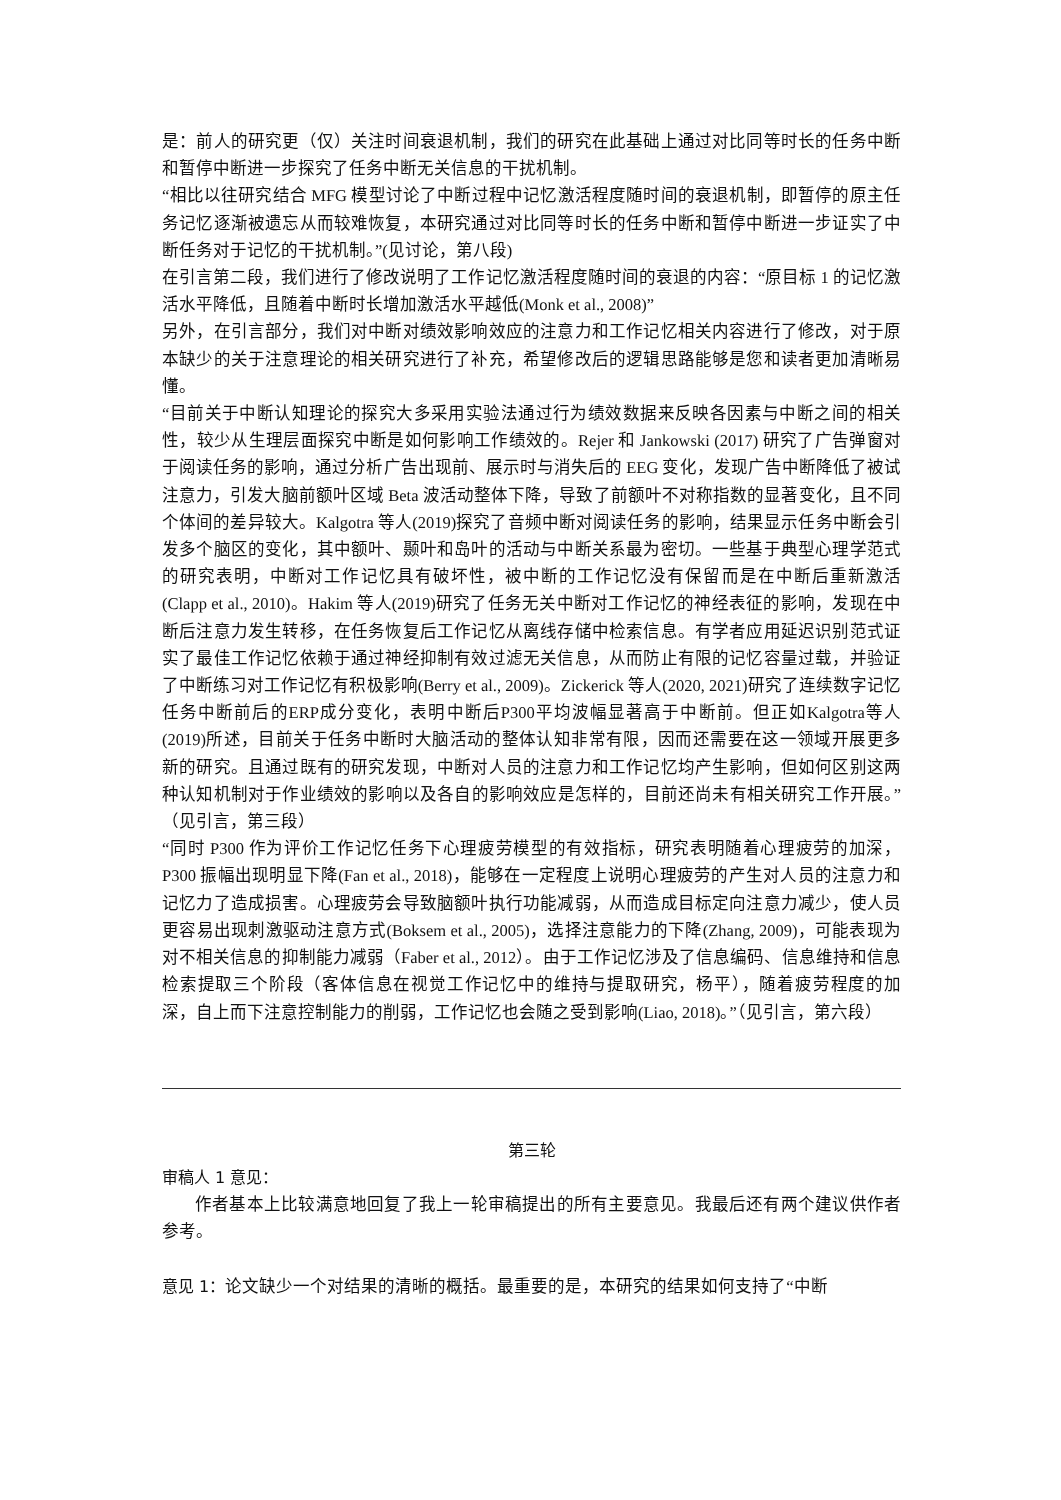是：前人的研究更（仅）关注时间衰退机制，我们的研究在此基础上通过对比同等时长的任务中断和暂停中断进一步探究了任务中断无关信息的干扰机制。
“相比以往研究结合 MFG 模型讨论了中断过程中记忆激活程度随时间的衰退机制，即暂停的原主任务记忆逐渐被遗忘从而较难恢复，本研究通过对比同等时长的任务中断和暂停中断进一步证实了中断任务对于记忆的干扰机制。”(见讨论，第八段)
在引言第二段，我们进行了修改说明了工作记忆激活程度随时间的衰退的内容：“原目标 1 的记忆激活水平降低，且随着中断时长增加激活水平越低(Monk et al., 2008)”
另外，在引言部分，我们对中断对绩效影响效应的注意力和工作记忆相关内容进行了修改，对于原本缺少的关于注意理论的相关研究进行了补充，希望修改后的逻辑思路能够是您和读者更加清晰易懂。
“目前关于中断认知理论的探究大多采用实验法通过行为绩效数据来反映各因素与中断之间的相关性，较少从生理层面探究中断是如何影响工作绩效的。Rejer 和 Jankowski (2017) 研究了广告弹窗对于阅读任务的影响，通过分析广告出现前、展示时与消失后的 EEG 变化，发现广告中断降低了被试注意力，引发大脑前额叶区域 Beta 波活动整体下降，导致了前额叶不对称指数的显著变化，且不同个体间的差异较大。Kalgotra 等人(2019)探究了音频中断对阅读任务的影响，结果显示任务中断会引发多个脑区的变化，其中额叶、颞叶和岛叶的活动与中断关系最为密切。一些基于典型心理学范式的研究表明，中断对工作记忆具有破坏性，被中断的工作记忆没有保留而是在中断后重新激活(Clapp et al., 2010)。Hakim 等人(2019)研究了任务无关中断对工作记忆的神经表征的影响，发现在中断后注意力发生转移，在任务恢复后工作记忆从离线存储中检索信息。有学者应用延迟识别范式证实了最佳工作记忆依赖于通过神经抑制有效过滤无关信息，从而防止有限的记忆容量过载，并验证了中断练习对工作记忆有积极影响(Berry et al., 2009)。Zickerick 等人(2020, 2021)研究了连续数字记忆任务中断前后的ERP成分变化，表明中断后P300平均波幅显著高于中断前。但正如Kalgotra等人(2019)所述，目前关于任务中断时大脑活动的整体认知非常有限，因而还需要在这一领域开展更多新的研究。且通过既有的研究发现，中断对人员的注意力和工作记忆均产生影响，但如何区别这两种认知机制对于作业绩效的影响以及各自的影响效应是怎样的，目前还尚未有相关研究工作开展。”（见引言，第三段）
“同时 P300 作为评价工作记忆任务下心理疲劳模型的有效指标，研究表明随着心理疲劳的加深，P300 振幅出现明显下降(Fan et al., 2018)，能够在一定程度上说明心理疲劳的产生对人员的注意力和记忆力了造成损害。心理疲劳会导致脑额叶执行功能减弱，从而造成目标定向注意力减少，使人员更容易出现刺激驱动注意方式(Boksem et al., 2005)，选择注意能力的下降(Zhang, 2009)，可能表现为对不相关信息的抑制能力减弱（Faber et al., 2012）。由于工作记忆涉及了信息编码、信息维持和信息检索提取三个阶段（客体信息在视觉工作记忆中的维持与提取研究，杨平），随着疲劳程度的加深，自上而下注意控制能力的削弱，工作记忆也会随之受到影响(Liao, 2018)。”（见引言，第六段）
第三轮
审稿人 1 意见：
作者基本上比较满意地回复了我上一轮审稿提出的所有主要意见。我最后还有两个建议供作者参考。
意见 1：论文缺少一个对结果的清晰的概括。最重要的是，本研究的结果如何支持了“中断